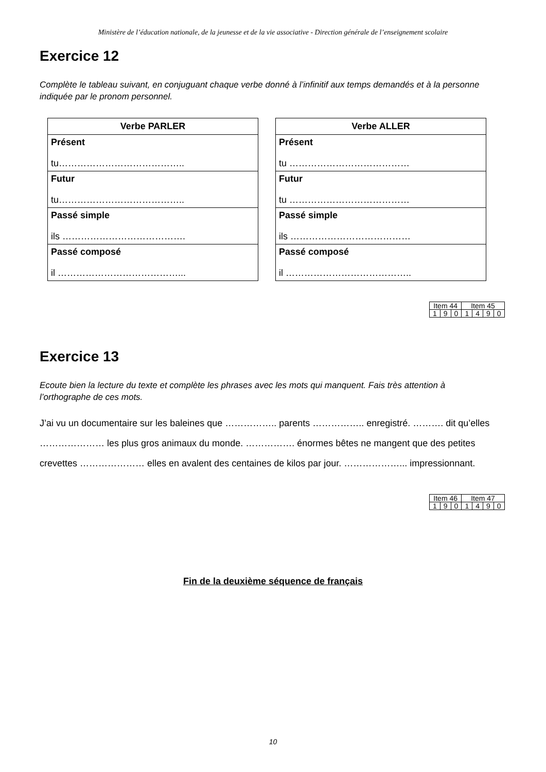Ministère de l’éducation nationale, de la jeunesse et de la vie associative - Direction générale de l’enseignement scolaire
Exercice 12
Complète le tableau suivant, en conjuguant chaque verbe donné à l’infinitif aux temps demandés et à la personne indiquée par le pronom personnel.
| Verbe PARLER |
| --- |
| Présent tu………………………………….. |
| Futur tu………………………………….. |
| Passé simple ils …………………………………. |
| Passé composé il …………………………………... |
| Verbe ALLER |
| --- |
| Présent tu ………………………………… |
| Futur tu ………………………………… |
| Passé simple ils ………………………………… |
| Passé composé il ………………………………….. |
| Item 44 | | | Item 45 | | | |
| 1 | 9 | 0 | 1 | 4 | 9 | 0 |
Exercice 13
Ecoute bien la lecture du texte et complète les phrases avec les mots qui manquent. Fais très attention à l’orthographe de ces mots.
J’ai vu un documentaire sur les baleines que …………….. parents …………….. enregistré. ………. dit qu’elles ………………… les plus gros animaux du monde. ……………. énormes bêtes ne mangent que des petites crevettes ………………… elles en avalent des centaines de kilos par jour. ………………... impressionnant.
| Item 46 | | | Item 47 | | | |
| 1 | 9 | 0 | 1 | 4 | 9 | 0 |
Fin de la deuxième séquence de français
10